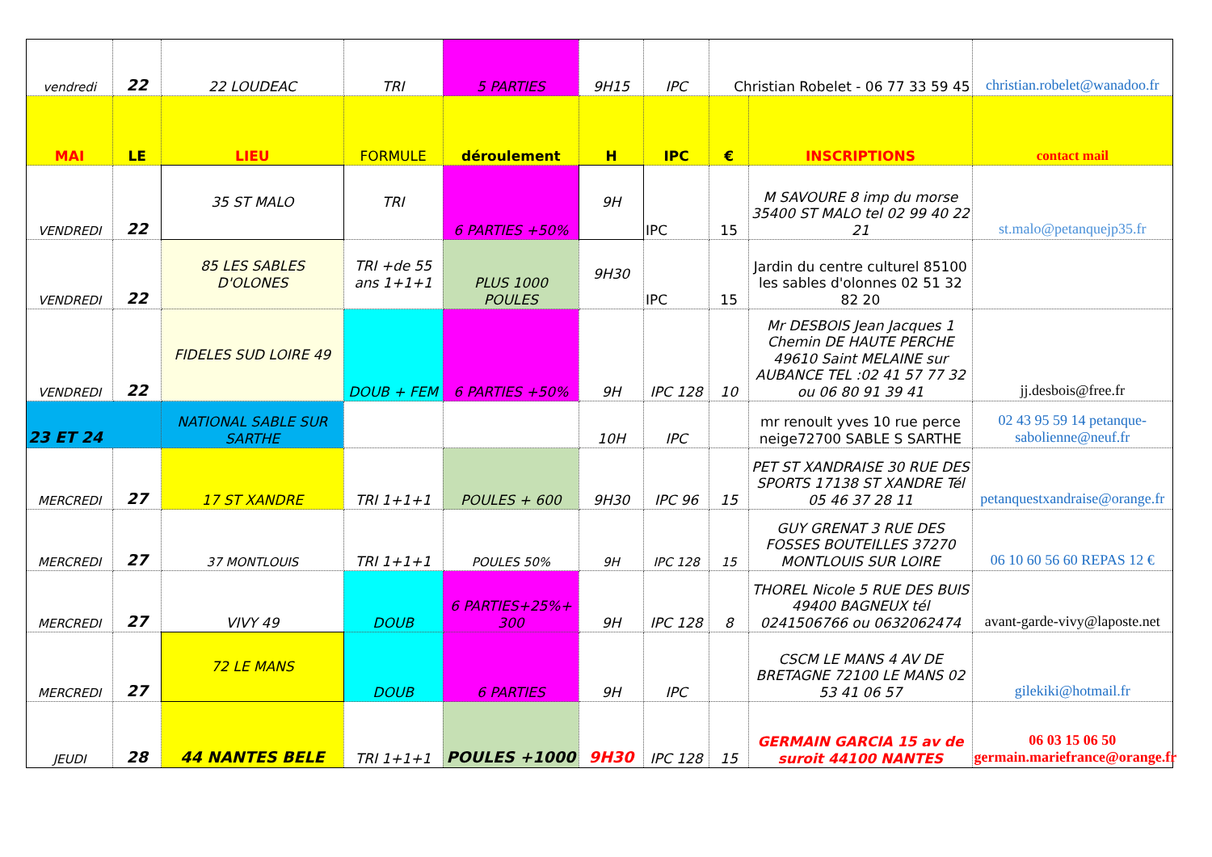| vendredi | 22 | 22 LOUDEAC | TRI | 5 PARTIES | 9H15 | IPC | Christian Robelet - 06 77 33 59 45 | | christian.robelet@wanadoo.fr |
| MAI | LE | LIEU | FORMULE | déroulement | H | IPC | € | INSCRIPTIONS | contact mail |
| VENDREDI | 22 | 35 ST MALO | TRI | 6 PARTIES +50% | 9H | IPC | 15 | M SAVOURE 8 imp du morse 35400 ST MALO tel 02 99 40 22 21 | st.malo@petanquejp35.fr |
| VENDREDI | 22 | 85 LES SABLES D'OLONES | TRI +de 55 ans 1+1+1 | PLUS 1000 POULES | 9H30 | IPC | 15 | Jardin du centre culturel 85100 les sables d'olonnes 02 51 32 82 20 | |
| VENDREDI | 22 | FIDELES SUD LOIRE 49 | DOUB + FEM | 6 PARTIES +50% | 9H | IPC 128 | 10 | Mr DESBOIS Jean Jacques 1 Chemin DE HAUTE PERCHE 49610 Saint MELAINE sur AUBANCE TEL :02 41 57 77 32 ou 06 80 91 39 41 | jj.desbois@free.fr |
| 23 ET 24 | | NATIONAL SABLE SUR SARTHE | | | 10H | IPC | | mr renoult yves 10 rue perce neige72700 SABLE S SARTHE | 02 43 95 59 14 petanque-sabolienne@neuf.fr |
| MERCREDI | 27 | 17 ST XANDRE | TRI 1+1+1 | POULES + 600 | 9H30 | IPC 96 | 15 | PET ST XANDRAISE 30 RUE DES SPORTS 17138 ST XANDRE Tél 05 46 37 28 11 | petanquestxandraise@orange.fr |
| MERCREDI | 27 | 37 MONTLOUIS | TRI 1+1+1 | POULES 50% | 9H | IPC 128 | 15 | GUY GRENAT 3 RUE DES FOSSES BOUTEILLES 37270 MONTLOUIS SUR LOIRE | 06 10 60 56 60 REPAS 12 € |
| MERCREDI | 27 | VIVY 49 | DOUB | 6 PARTIES+25%+ 300 | 9H | IPC 128 | 8 | THOREL Nicole 5 RUE DES BUIS 49400 BAGNEUX tél 0241506766 ou 0632062474 | avant-garde-vivy@laposte.net |
| MERCREDI | 27 | 72 LE MANS | DOUB | 6 PARTIES | 9H | IPC | | CSCM LE MANS 4 AV DE BRETAGNE 72100 LE MANS 02 53 41 06 57 | gilekiki@hotmail.fr |
| JEUDI | 28 | 44 NANTES BELE | TRI 1+1+1 | POULES +1000 | 9H30 | IPC 128 | 15 | GERMAIN GARCIA 15 av de suroit 44100 NANTES | 06 03 15 06 50 germain.mariefrance@orange.fr |